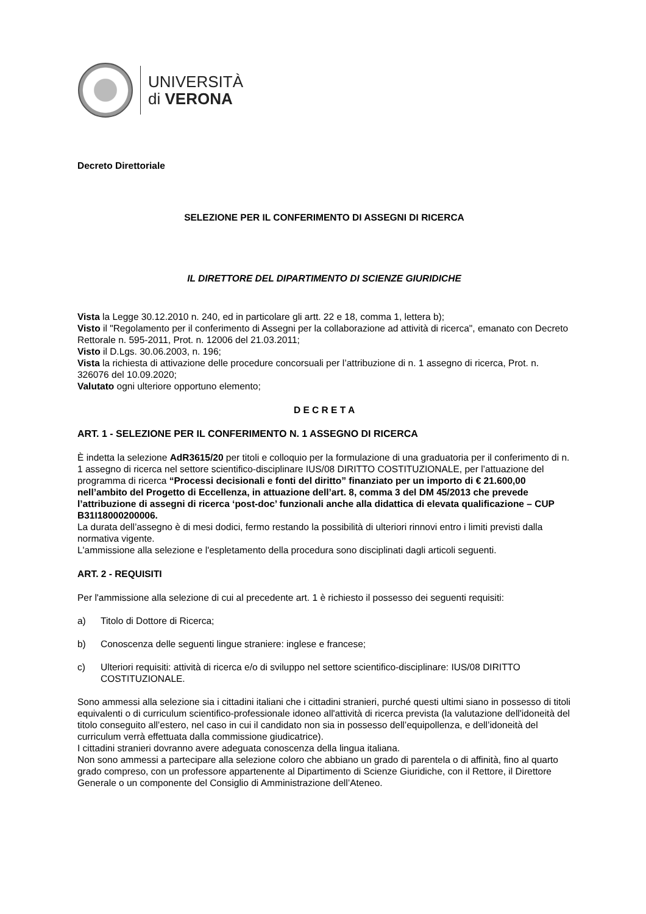UNIVERSITÀ
di VERONA
Decreto Direttoriale
SELEZIONE PER IL CONFERIMENTO DI ASSEGNI DI RICERCA
IL DIRETTORE DEL DIPARTIMENTO DI SCIENZE GIURIDICHE
Vista la Legge 30.12.2010 n. 240, ed in particolare gli artt. 22 e 18, comma 1, lettera b);
Visto il "Regolamento per il conferimento di Assegni per la collaborazione ad attività di ricerca", emanato con Decreto Rettorale n. 595-2011, Prot. n. 12006 del 21.03.2011;
Visto il D.Lgs. 30.06.2003, n. 196;
Vista la richiesta di attivazione delle procedure concorsuali per l’attribuzione di n. 1 assegno di ricerca, Prot. n. 326076 del 10.09.2020;
Valutato ogni ulteriore opportuno elemento;
D E C R E T A
ART. 1 - SELEZIONE PER IL CONFERIMENTO N. 1 ASSEGNO DI RICERCA
È indetta la selezione AdR3615/20 per titoli e colloquio per la formulazione di una graduatoria per il conferimento di n. 1 assegno di ricerca nel settore scientifico-disciplinare IUS/08 DIRITTO COSTITUZIONALE, per l’attuazione del programma di ricerca “Processi decisionali e fonti del diritto” finanziato per un importo di € 21.600,00 nell’ambito del Progetto di Eccellenza, in attuazione dell’art. 8, comma 3 del DM 45/2013 che prevede l’attribuzione di assegni di ricerca ‘post-doc’ funzionali anche alla didattica di elevata qualificazione – CUP B31I18000200006.
La durata dell’assegno è di mesi dodici, fermo restando la possibilità di ulteriori rinnovi entro i limiti previsti dalla normativa vigente.
L'ammissione alla selezione e l'espletamento della procedura sono disciplinati dagli articoli seguenti.
ART. 2 - REQUISITI
Per l'ammissione alla selezione di cui al precedente art. 1 è richiesto il possesso dei seguenti requisiti:
a) Titolo di Dottore di Ricerca;
b) Conoscenza delle seguenti lingue straniere: inglese e francese;
c) Ulteriori requisiti: attività di ricerca e/o di sviluppo nel settore scientifico-disciplinare: IUS/08 DIRITTO COSTITUZIONALE.
Sono ammessi alla selezione sia i cittadini italiani che i cittadini stranieri, purché questi ultimi siano in possesso di titoli equivalenti o di curriculum scientifico-professionale idoneo all'attività di ricerca prevista (la valutazione dell'idoneità del titolo conseguito all’estero, nel caso in cui il candidato non sia in possesso dell’equipollenza, e dell’idoneità del curriculum verrà effettuata dalla commissione giudicatrice).
I cittadini stranieri dovranno avere adeguata conoscenza della lingua italiana.
Non sono ammessi a partecipare alla selezione coloro che abbiano un grado di parentela o di affinità, fino al quarto grado compreso, con un professore appartenente al Dipartimento di Scienze Giuridiche, con il Rettore, il Direttore Generale o un componente del Consiglio di Amministrazione dell’Ateneo.